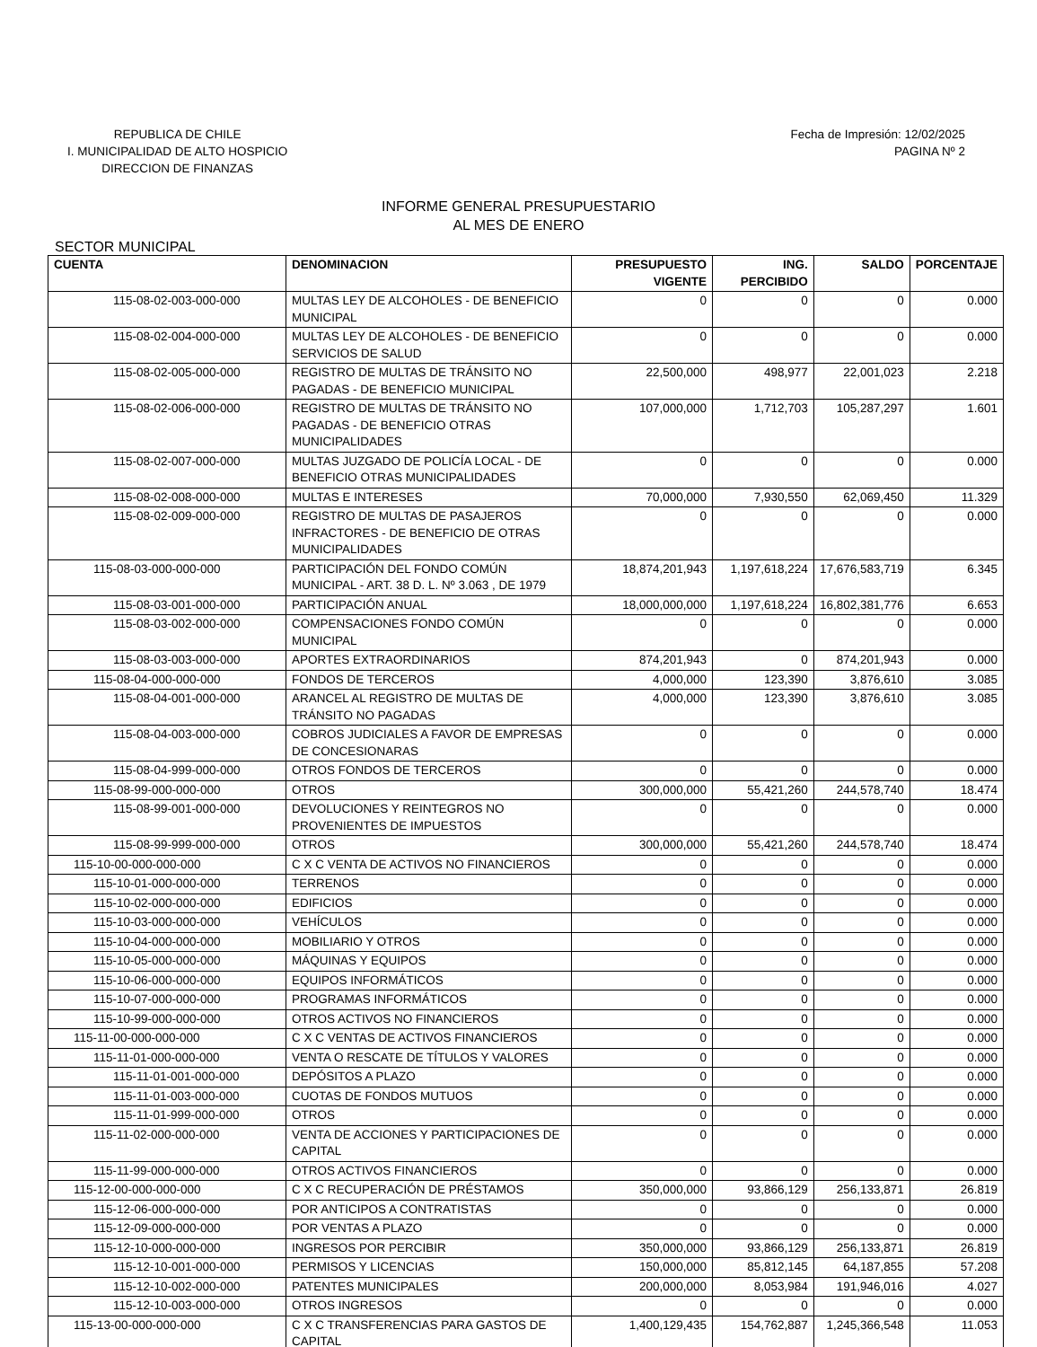REPUBLICA DE CHILE
I. MUNICIPALIDAD DE ALTO HOSPICIO
DIRECCION DE FINANZAS
Fecha de Impresión: 12/02/2025
PAGINA Nº 2
INFORME GENERAL PRESUPUESTARIO
AL MES DE ENERO
SECTOR MUNICIPAL
| CUENTA | DENOMINACION | PRESUPUESTO VIGENTE | ING. PERCIBIDO | SALDO | PORCENTAJE |
| --- | --- | --- | --- | --- | --- |
| 115-08-02-003-000-000 | MULTAS LEY DE ALCOHOLES - DE BENEFICIO MUNICIPAL | 0 | 0 | 0 | 0.000 |
| 115-08-02-004-000-000 | MULTAS LEY DE ALCOHOLES - DE BENEFICIO SERVICIOS DE SALUD | 0 | 0 | 0 | 0.000 |
| 115-08-02-005-000-000 | REGISTRO DE MULTAS DE TRÁNSITO NO PAGADAS - DE BENEFICIO MUNICIPAL | 22,500,000 | 498,977 | 22,001,023 | 2.218 |
| 115-08-02-006-000-000 | REGISTRO DE MULTAS DE TRÁNSITO NO PAGADAS - DE BENEFICIO OTRAS MUNICIPALIDADES | 107,000,000 | 1,712,703 | 105,287,297 | 1.601 |
| 115-08-02-007-000-000 | MULTAS JUZGADO DE POLICÍA LOCAL - DE BENEFICIO OTRAS MUNICIPALIDADES | 0 | 0 | 0 | 0.000 |
| 115-08-02-008-000-000 | MULTAS E INTERESES | 70,000,000 | 7,930,550 | 62,069,450 | 11.329 |
| 115-08-02-009-000-000 | REGISTRO DE MULTAS DE PASAJEROS INFRACTORES - DE BENEFICIO DE OTRAS MUNICIPALIDADES | 0 | 0 | 0 | 0.000 |
| 115-08-03-000-000-000 | PARTICIPACIÓN DEL FONDO COMÚN MUNICIPAL - ART. 38 D. L. Nº 3.063 , DE 1979 | 18,874,201,943 | 1,197,618,224 | 17,676,583,719 | 6.345 |
| 115-08-03-001-000-000 | PARTICIPACIÓN ANUAL | 18,000,000,000 | 1,197,618,224 | 16,802,381,776 | 6.653 |
| 115-08-03-002-000-000 | COMPENSACIONES FONDO COMÚN MUNICIPAL | 0 | 0 | 0 | 0.000 |
| 115-08-03-003-000-000 | APORTES EXTRAORDINARIOS | 874,201,943 | 0 | 874,201,943 | 0.000 |
| 115-08-04-000-000-000 | FONDOS DE TERCEROS | 4,000,000 | 123,390 | 3,876,610 | 3.085 |
| 115-08-04-001-000-000 | ARANCEL AL REGISTRO DE MULTAS DE TRÁNSITO NO PAGADAS | 4,000,000 | 123,390 | 3,876,610 | 3.085 |
| 115-08-04-003-000-000 | COBROS JUDICIALES A FAVOR DE EMPRESAS DE CONCESIONARAS | 0 | 0 | 0 | 0.000 |
| 115-08-04-999-000-000 | OTROS FONDOS DE TERCEROS | 0 | 0 | 0 | 0.000 |
| 115-08-99-000-000-000 | OTROS | 300,000,000 | 55,421,260 | 244,578,740 | 18.474 |
| 115-08-99-001-000-000 | DEVOLUCIONES Y REINTEGROS NO PROVENIENTES DE IMPUESTOS | 0 | 0 | 0 | 0.000 |
| 115-08-99-999-000-000 | OTROS | 300,000,000 | 55,421,260 | 244,578,740 | 18.474 |
| 115-10-00-000-000-000 | C X C VENTA DE ACTIVOS NO FINANCIEROS | 0 | 0 | 0 | 0.000 |
| 115-10-01-000-000-000 | TERRENOS | 0 | 0 | 0 | 0.000 |
| 115-10-02-000-000-000 | EDIFICIOS | 0 | 0 | 0 | 0.000 |
| 115-10-03-000-000-000 | VEHÍCULOS | 0 | 0 | 0 | 0.000 |
| 115-10-04-000-000-000 | MOBILIARIO Y OTROS | 0 | 0 | 0 | 0.000 |
| 115-10-05-000-000-000 | MÁQUINAS Y EQUIPOS | 0 | 0 | 0 | 0.000 |
| 115-10-06-000-000-000 | EQUIPOS INFORMÁTICOS | 0 | 0 | 0 | 0.000 |
| 115-10-07-000-000-000 | PROGRAMAS INFORMÁTICOS | 0 | 0 | 0 | 0.000 |
| 115-10-99-000-000-000 | OTROS ACTIVOS NO FINANCIEROS | 0 | 0 | 0 | 0.000 |
| 115-11-00-000-000-000 | C X C VENTAS DE ACTIVOS FINANCIEROS | 0 | 0 | 0 | 0.000 |
| 115-11-01-000-000-000 | VENTA O RESCATE DE TÍTULOS Y VALORES | 0 | 0 | 0 | 0.000 |
| 115-11-01-001-000-000 | DEPÓSITOS A PLAZO | 0 | 0 | 0 | 0.000 |
| 115-11-01-003-000-000 | CUOTAS DE FONDOS MUTUOS | 0 | 0 | 0 | 0.000 |
| 115-11-01-999-000-000 | OTROS | 0 | 0 | 0 | 0.000 |
| 115-11-02-000-000-000 | VENTA DE ACCIONES Y PARTICIPACIONES DE CAPITAL | 0 | 0 | 0 | 0.000 |
| 115-11-99-000-000-000 | OTROS ACTIVOS FINANCIEROS | 0 | 0 | 0 | 0.000 |
| 115-12-00-000-000-000 | C X C RECUPERACIÓN DE PRÉSTAMOS | 350,000,000 | 93,866,129 | 256,133,871 | 26.819 |
| 115-12-06-000-000-000 | POR ANTICIPOS A CONTRATISTAS | 0 | 0 | 0 | 0.000 |
| 115-12-09-000-000-000 | POR VENTAS A PLAZO | 0 | 0 | 0 | 0.000 |
| 115-12-10-000-000-000 | INGRESOS POR PERCIBIR | 350,000,000 | 93,866,129 | 256,133,871 | 26.819 |
| 115-12-10-001-000-000 | PERMISOS Y LICENCIAS | 150,000,000 | 85,812,145 | 64,187,855 | 57.208 |
| 115-12-10-002-000-000 | PATENTES MUNICIPALES | 200,000,000 | 8,053,984 | 191,946,016 | 4.027 |
| 115-12-10-003-000-000 | OTROS INGRESOS | 0 | 0 | 0 | 0.000 |
| 115-13-00-000-000-000 | C X C TRANSFERENCIAS PARA GASTOS DE CAPITAL | 1,400,129,435 | 154,762,887 | 1,245,366,548 | 11.053 |